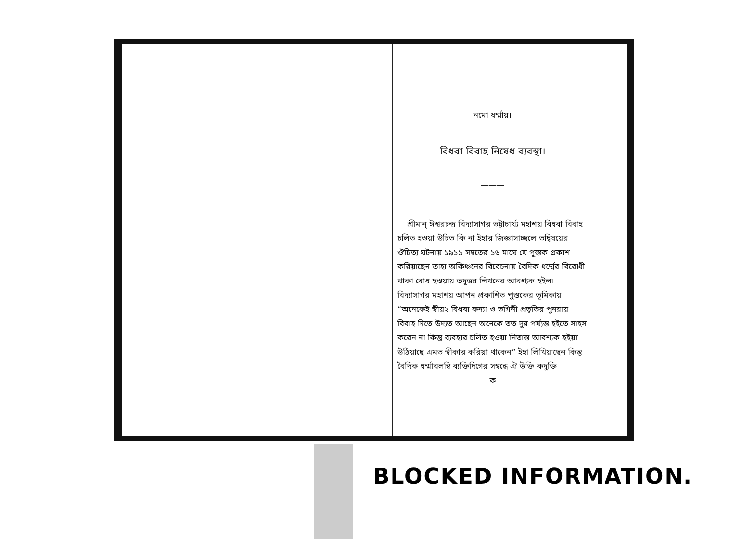নমো ধর্ম্মায়।
বিধবা বিবাহ নিষেধ ব্যবস্থা।
———
শ্রীমান্ ঈশ্বরচন্দ্র বিদ্যাসাগর ভট্টাচার্য্য মহাশয় বিধবা বিবাহ চলিত হওয়া উচিত কি না ইহার জিজ্ঞাসাচ্ছলে তদ্বিষয়ের ঔচিত্য ঘটনায় ১৯১১ সম্বতের ১৬ মাঘে যে পুস্তক প্রকাশ করিয়াছেন তাহা অকিঞ্চনের বিবেচনায় বৈদিক ধর্ম্মের বিরোধী থাকা বোধ হওয়ায় তদুত্তর লিখনের আবশ্যক হইল। বিদ্যাসাগর মহাশয় আপন প্রকাশিত পুস্তকের ভূমিকায় “অনেকেই স্বীয়২ বিধবা কন্যা ও ভগিনী প্রভৃতির পুনরায় বিবাহ দিতে উদ্যত আছেন অনেকে তত দুর পর্য্যন্ত হইতে সাহস করেন না কিন্তু ব্যবহার চলিত হওয়া নিতান্ত আবশ্যক হইয়া উঠিয়াছে এমত স্বীকার করিয়া থাকেন” ইহা লিখিয়াছেন কিন্তু বৈদিক ধর্ম্মাবলম্বি ব্যক্তিদিগের সম্বন্ধে ঐ উক্তি কদুক্তি
ক
BLOCKED INFORMATION.